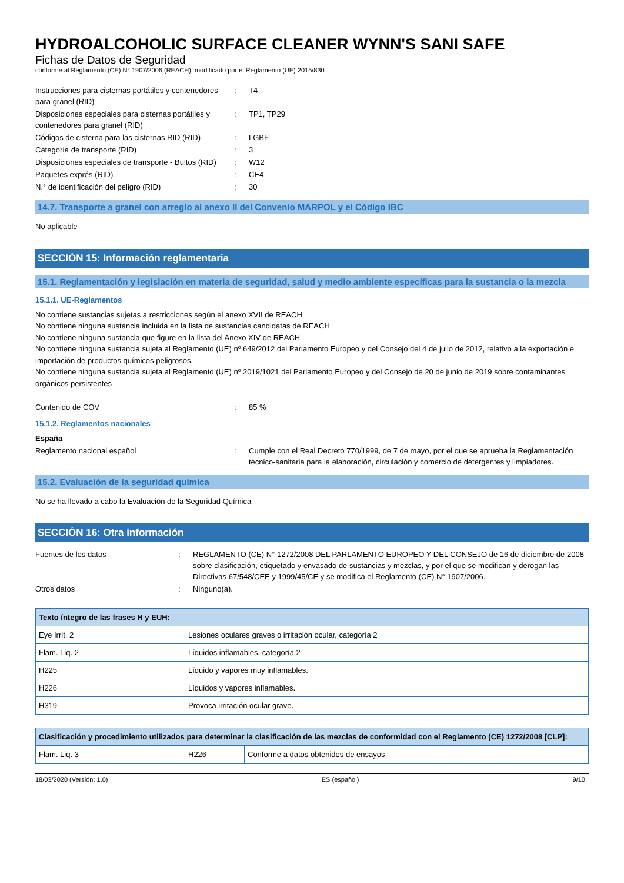HYDROALCOHOLIC SURFACE CLEANER WYNN'S SANI SAFE
Fichas de Datos de Seguridad
conforme al Reglamento (CE) N° 1907/2006 (REACH), modificado por el Reglamento (UE) 2015/830
| Instrucciones para cisternas portátiles y contenedores para granel (RID) | : | T4 |
| Disposiciones especiales para cisternas portátiles y contenedores para granel (RID) | : | TP1, TP29 |
| Códigos de cisterna para las cisternas RID (RID) | : | LGBF |
| Categoría de transporte (RID) | : | 3 |
| Disposiciones especiales de transporte - Bultos (RID) | : | W12 |
| Paquetes exprés (RID) | : | CE4 |
| N.° de identificación del peligro (RID) | : | 30 |
14.7. Transporte a granel con arreglo al anexo II del Convenio MARPOL y el Código IBC
No aplicable
SECCIÓN 15: Información reglamentaria
15.1. Reglamentación y legislación en materia de seguridad, salud y medio ambiente específicas para la sustancia o la mezcla
15.1.1. UE-Reglamentos
No contiene sustancias sujetas a restricciones según el anexo XVII de REACH
No contiene ninguna sustancia incluida en la lista de sustancias candidatas de REACH
No contiene ninguna sustancia que figure en la lista del Anexo XIV de REACH
No contiene ninguna sustancia sujeta al Reglamento (UE) nº 649/2012 del Parlamento Europeo y del Consejo del 4 de julio de 2012, relativo a la exportación e importación de productos químicos peligrosos.
No contiene ninguna sustancia sujeta al Reglamento (UE) nº 2019/1021 del Parlamento Europeo y del Consejo de 20 de junio de 2019 sobre contaminantes orgánicos persistentes
| Contenido de COV | : | 85 % |
15.1.2. Reglamentos nacionales
España
| Reglamento nacional español | : | Cumple con el Real Decreto 770/1999, de 7 de mayo, por el que se aprueba la Reglamentación técnico-sanitaria para la elaboración, circulación y comercio de detergentes y limpiadores. |
15.2. Evaluación de la seguridad química
No se ha llevado a cabo la Evaluación de la Seguridad Química
SECCIÓN 16: Otra información
| Fuentes de los datos | : | REGLAMENTO (CE) N° 1272/2008 DEL PARLAMENTO EUROPEO Y DEL CONSEJO de 16 de diciembre de 2008 sobre clasificación, etiquetado y envasado de sustancias y mezclas, y por el que se modifican y derogan las Directivas 67/548/CEE y 1999/45/CE y se modifica el Reglamento (CE) N° 1907/2006. |
| Otros datos | : | Ninguno(a). |
| Texto íntegro de las frases H y EUH: | |
| --- | --- |
| Eye Irrit. 2 | Lesiones oculares graves o irritación ocular, categoría 2 |
| Flam. Liq. 2 | Líquidos inflamables, categoría 2 |
| H225 | Líquido y vapores muy inflamables. |
| H226 | Líquidos y vapores inflamables. |
| H319 | Provoca irritación ocular grave. |
| Clasificación y procedimiento utilizados para determinar la clasificación de las mezclas de conformidad con el Reglamento (CE) 1272/2008 [CLP]: | | |
| --- | --- | --- |
| Flam. Liq. 3 | H226 | Conforme a datos obtenidos de ensayos |
18/03/2020 (Versión: 1.0) ES (español) 9/10